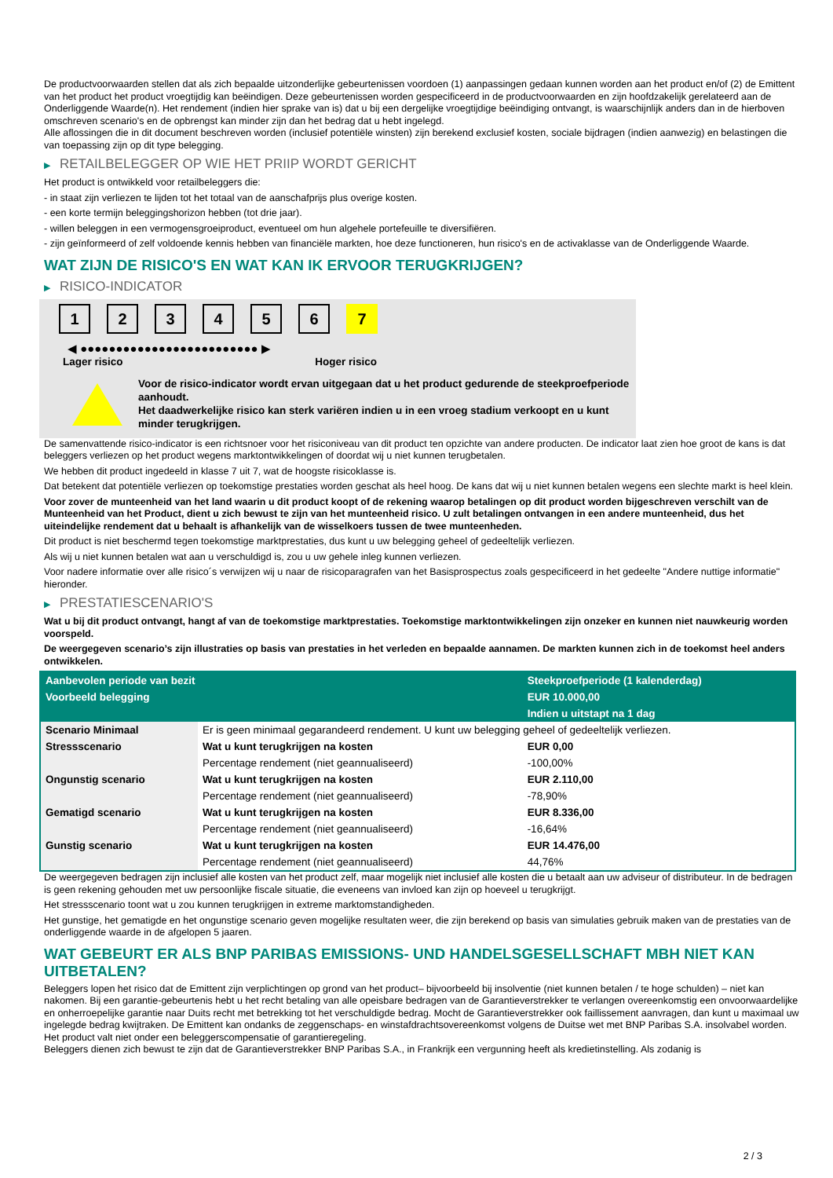De productvoorwaarden stellen dat als zich bepaalde uitzonderlijke gebeurtenissen voordoen (1) aanpassingen gedaan kunnen worden aan het product en/of (2) de Emittent van het product het product vroegtijdig kan beëindigen. Deze gebeurtenissen worden gespecificeerd in de productvoorwaarden en zijn hoofdzakelijk gerelateerd aan de Onderliggende Waarde(n). Het rendement (indien hier sprake van is) dat u bij een dergelijke vroegtijdige beëindiging ontvangt, is waarschijnlijk anders dan in de hierboven omschreven scenario's en de opbrengst kan minder zijn dan het bedrag dat u hebt ingelegd.
Alle aflossingen die in dit document beschreven worden (inclusief potentiële winsten) zijn berekend exclusief kosten, sociale bijdragen (indien aanwezig) en belastingen die van toepassing zijn op dit type belegging.
▶ RETAILBELEGGER OP WIE HET PRIIP WORDT GERICHT
Het product is ontwikkeld voor retailbeleggers die:
- in staat zijn verliezen te lijden tot het totaal van de aanschafprijs plus overige kosten.
- een korte termijn beleggingshorizon hebben (tot drie jaar).
- willen beleggen in een vermogensgroeiproduct, eventueel om hun algehele portefeuille te diversifiëren.
- zijn geïnformeerd of zelf voldoende kennis hebben van financiële markten, hoe deze functioneren, hun risico's en de activaklasse van de Onderliggende Waarde.
WAT ZIJN DE RISICO'S EN WAT KAN IK ERVOOR TERUGKRIJGEN?
▶ RISICO-INDICATOR
1 2 3 4 5 6 7
◀ ●●●●●●●●●●●●●●●●●●●●●●●●● ▶
Lager risico Hoger risico
Voor de risico-indicator wordt ervan uitgegaan dat u het product gedurende de steekproefperiode aanhoudt.
Het daadwerkelijke risico kan sterk variëren indien u in een vroeg stadium verkoopt en u kunt minder terugkrijgen.
De samenvattende risico-indicator is een richtsnoer voor het risiconiveau van dit product ten opzichte van andere producten. De indicator laat zien hoe groot de kans is dat beleggers verliezen op het product wegens marktontwikkelingen of doordat wij u niet kunnen terugbetalen.
We hebben dit product ingedeeld in klasse 7 uit 7, wat de hoogste risicoklasse is.
Dat betekent dat potentiële verliezen op toekomstige prestaties worden geschat als heel hoog. De kans dat wij u niet kunnen betalen wegens een slechte markt is heel klein.
Voor zover de munteenheid van het land waarin u dit product koopt of de rekening waarop betalingen op dit product worden bijgeschreven verschilt van de Munteenheid van het Product, dient u zich bewust te zijn van het munteenheid risico. U zult betalingen ontvangen in een andere munteenheid, dus het uiteindelijke rendement dat u behaalt is afhankelijk van de wisselkoers tussen de twee munteenheden.
Dit product is niet beschermd tegen toekomstige marktprestaties, dus kunt u uw belegging geheel of gedeeltelijk verliezen.
Als wij u niet kunnen betalen wat aan u verschuldigd is, zou u uw gehele inleg kunnen verliezen.
Voor nadere informatie over alle risico´s verwijzen wij u naar de risicoparagrafen van het Basisprospectus zoals gespecificeerd in het gedeelte "Andere nuttige informatie" hieronder.
▶ PRESTATIESCENARIO'S
Wat u bij dit product ontvangt, hangt af van de toekomstige marktprestaties. Toekomstige marktontwikkelingen zijn onzeker en kunnen niet nauwkeurig worden voorspeld.
De weergegeven scenario’s zijn illustraties op basis van prestaties in het verleden en bepaalde aannamen. De markten kunnen zich in de toekomst heel anders ontwikkelen.
| Aanbevolen periode van bezit | | Steekproefperiode (1 kalenderdag) |
| Voorbeeld belegging | | EUR 10.000,00 |
| | | Indien u uitstapt na 1 dag |
| Scenario Minimaal | Er is geen minimaal gegarandeerd rendement. U kunt uw belegging geheel of gedeeltelijk verliezen. | |
| Stressscenario | Wat u kunt terugkrijgen na kosten | EUR 0,00 |
| | Percentage rendement (niet geannualiseerd) | -100,00% |
| Ongunstig scenario | Wat u kunt terugkrijgen na kosten | EUR 2.110,00 |
| | Percentage rendement (niet geannualiseerd) | -78,90% |
| Gematigd scenario | Wat u kunt terugkrijgen na kosten | EUR 8.336,00 |
| | Percentage rendement (niet geannualiseerd) | -16,64% |
| Gunstig scenario | Wat u kunt terugkrijgen na kosten | EUR 14.476,00 |
| | Percentage rendement (niet geannualiseerd) | 44,76% |
De weergegeven bedragen zijn inclusief alle kosten van het product zelf, maar mogelijk niet inclusief alle kosten die u betaalt aan uw adviseur of distributeur. In de bedragen is geen rekening gehouden met uw persoonlijke fiscale situatie, die eveneens van invloed kan zijn op hoeveel u terugkrijgt.
Het stressscenario toont wat u zou kunnen terugkrijgen in extreme marktomstandigheden.
Het gunstige, het gematigde en het ongunstige scenario geven mogelijke resultaten weer, die zijn berekend op basis van simulaties gebruik maken van de prestaties van de onderliggende waarde in de afgelopen 5 jaaren.
WAT GEBEURT ER ALS BNP PARIBAS EMISSIONS- UND HANDELSGESELLSCHAFT MBH NIET KAN UITBETALEN?
Beleggers lopen het risico dat de Emittent zijn verplichtingen op grond van het product– bijvoorbeeld bij insolventie (niet kunnen betalen / te hoge schulden) – niet kan nakomen. Bij een garantie-gebeurtenis hebt u het recht betaling van alle opeisbare bedragen van de Garantieverstrekker te verlangen overeenkomstig een onvoorwaardelijke en onherroepelijke garantie naar Duits recht met betrekking tot het verschuldigde bedrag. Mocht de Garantieverstrekker ook faillissement aanvragen, dan kunt u maximaal uw ingelegde bedrag kwijtraken. De Emittent kan ondanks de zeggenschaps- en winstafdrachtsovereenkomst volgens de Duitse wet met BNP Paribas S.A. insolvabel worden. Het product valt niet onder een beleggerscompensatie of garantieregeling.
Beleggers dienen zich bewust te zijn dat de Garantieverstrekker BNP Paribas S.A., in Frankrijk een vergunning heeft als kredietinstelling. Als zodanig is
2 / 3